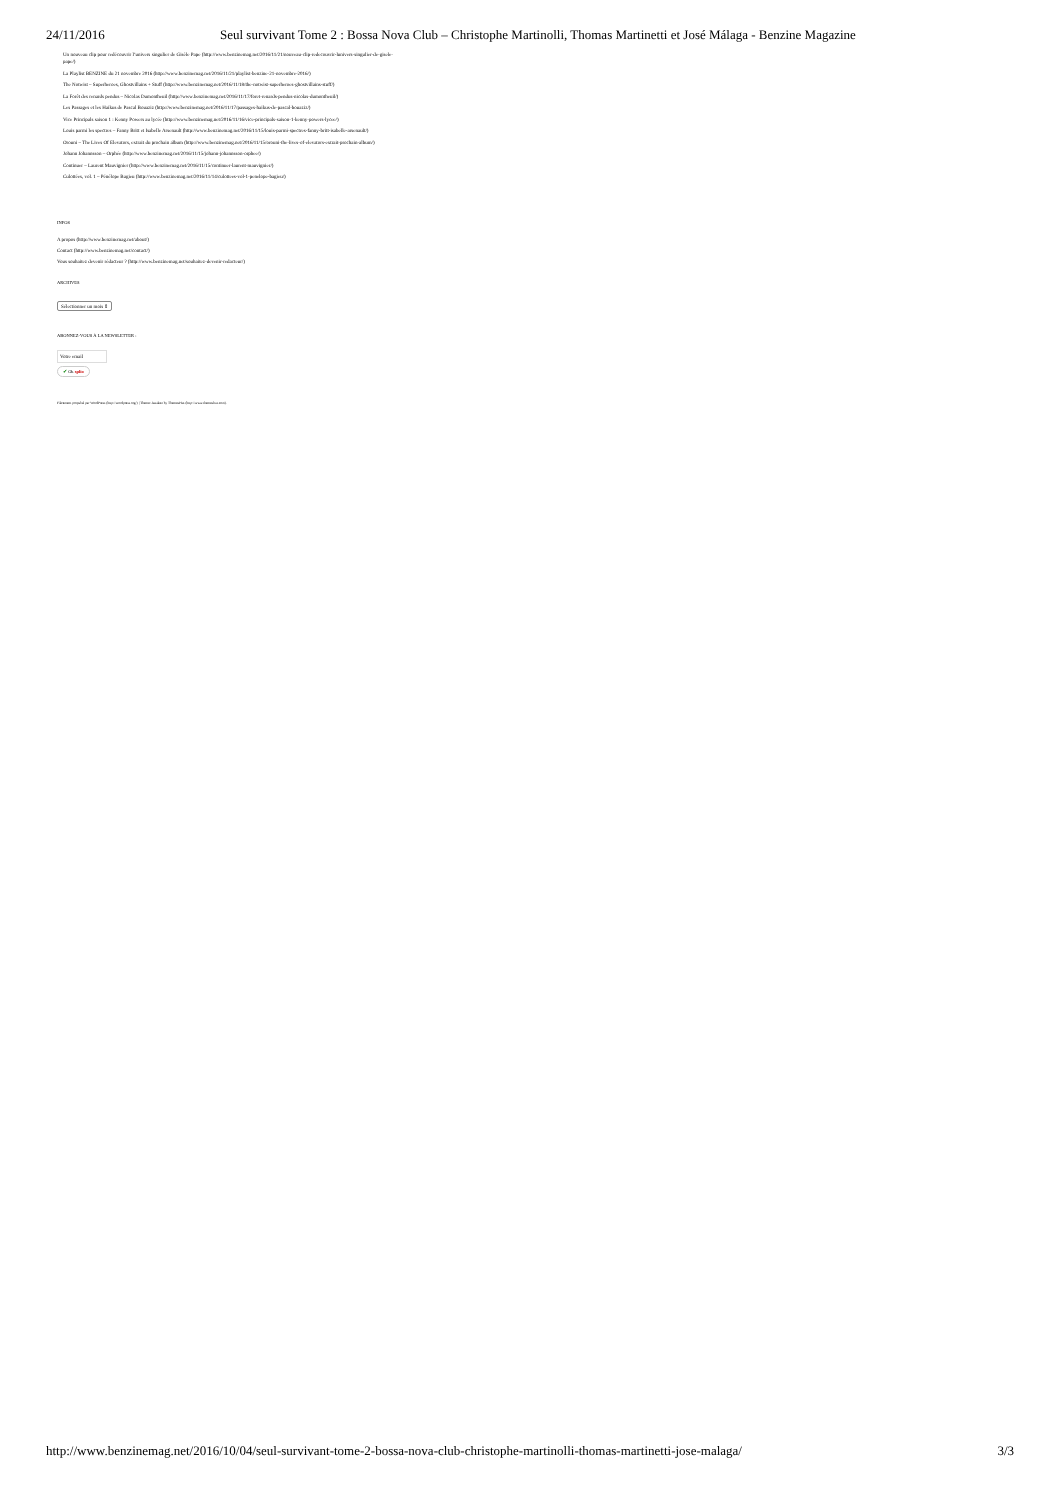24/11/2016 Seul survivant Tome 2 : Bossa Nova Club – Christophe Martinolli, Thomas Martinetti et José Málaga - Benzine Magazine
Un nouveau clip pour redécouvrir l’univers singulier de Gisèle Pape (http://www.benzinemag.net/2016/11/21/nouveau-clip-redecouvrir-lunivers-singulier-de-gisele-pape/)
La Playlist BENZINE du 21 novembre 2016 (http://www.benzinemag.net/2016/11/21/playlist-benzine-21-novembre-2016/)
The Notwist – Superheroes, Ghostvillains + Stuff (http://www.benzinemag.net/2016/11/18/the-notwist-superheroes-ghostvillains-stuff/)
La Forêt des renards pendus – Nicolas Dumontheuil (http://www.benzinemag.net/2016/11/17/foret-renards-pendus-nicolas-dumontheuil/)
Les Passages et les Haikus de Pascal Bouaziz (http://www.benzinemag.net/2016/11/17/passages-haikus-de-pascal-bouaziz/)
Vice Principals saison 1 : Kenny Powers au lycée (http://www.benzinemag.net/2016/11/16/vice-principals-saison-1-kenny-powers-lycee/)
Louis parmi les spectres – Fanny Britt et Isabelle Arsenault (http://www.benzinemag.net/2016/11/15/louis-parmi-spectres-fanny-britt-isabelle-arsenault/)
Orouni – The Lives Of Elevators, extrait du prochain album (http://www.benzinemag.net/2016/11/15/orouni-the-lives-of-elevators-extrait-prochain-album/)
Johann Johannsson – Orphée (http://www.benzinemag.net/2016/11/15/johann-johannsson-orphee/)
Continuer – Laurent Mauvignier (http://www.benzinemag.net/2016/11/15/continuer-laurent-mauvignier/)
Culottées, vol. 1 – Pénélope Bagieu (http://www.benzinemag.net/2016/11/14/culottees-vol-1-penelope-bagieu/)
INFOS
A propos (http://www.benzinemag.net/about/)
Contact (http://www.benzinemag.net/contact/)
Vous souhaitez devenir rédacteur ? (http://www.benzinemag.net/souhaitez-devenir-redacteur/)
ARCHIVES
Sélectionner un mois ⇕
ABONNEZ-VOUS À LA NEWSLETTER :
Votre email
✔ Ok splio
Fièrement propulsé par WordPress (http://wordpress.org/) | Theme: Awaken by ThemezHut (http://www.themezhut.com).
http://www.benzinemag.net/2016/10/04/seul-survivant-tome-2-bossa-nova-club-christophe-martinolli-thomas-martinetti-jose-malaga/ 3/3